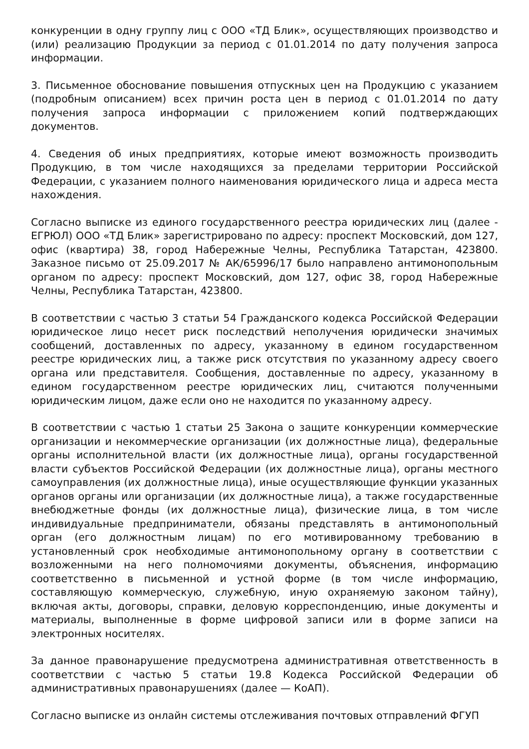конкуренции в одну группу лиц с ООО «ТД Блик», осуществляющих производство и (или) реализацию Продукции за период с 01.01.2014 по дату получения запроса информации.
3. Письменное обоснование повышения отпускных цен на Продукцию с указанием (подробным описанием) всех причин роста цен в период с 01.01.2014 по дату получения запроса информации с приложением копий подтверждающих документов.
4. Сведения об иных предприятиях, которые имеют возможность производить Продукцию, в том числе находящихся за пределами территории Российской Федерации, с указанием полного наименования юридического лица и адреса места нахождения.
Согласно выписке из единого государственного реестра юридических лиц (далее - ЕГРЮЛ) ООО «ТД Блик» зарегистрировано по адресу: проспект Московский, дом 127, офис (квартира) 38, город Набережные Челны, Республика Татарстан, 423800. Заказное письмо от 25.09.2017 № АК/65996/17 было направлено антимонопольным органом по адресу: проспект Московский, дом 127, офис 38, город Набережные Челны, Республика Татарстан, 423800.
В соответствии с частью 3 статьи 54 Гражданского кодекса Российской Федерации юридическое лицо несет риск последствий неполучения юридически значимых сообщений, доставленных по адресу, указанному в едином государственном реестре юридических лиц, а также риск отсутствия по указанному адресу своего органа или представителя. Сообщения, доставленные по адресу, указанному в едином государственном реестре юридических лиц, считаются полученными юридическим лицом, даже если оно не находится по указанному адресу.
В соответствии с частью 1 статьи 25 Закона о защите конкуренции коммерческие организации и некоммерческие организации (их должностные лица), федеральные органы исполнительной власти (их должностные лица), органы государственной власти субъектов Российской Федерации (их должностные лица), органы местного самоуправления (их должностные лица), иные осуществляющие функции указанных органов органы или организации (их должностные лица), а также государственные внебюджетные фонды (их должностные лица), физические лица, в том числе индивидуальные предприниматели, обязаны представлять в антимонопольный орган (его должностным лицам) по его мотивированному требованию в установленный срок необходимые антимонопольному органу в соответствии с возложенными на него полномочиями документы, объяснения, информацию соответственно в письменной и устной форме (в том числе информацию, составляющую коммерческую, служебную, иную охраняемую законом тайну), включая акты, договоры, справки, деловую корреспонденцию, иные документы и материалы, выполненные в форме цифровой записи или в форме записи на электронных носителях.
За данное правонарушение предусмотрена административная ответственность в соответствии с частью 5 статьи 19.8 Кодекса Российской Федерации об административных правонарушениях (далее — КоАП).
Согласно выписке из онлайн системы отслеживания почтовых отправлений ФГУП